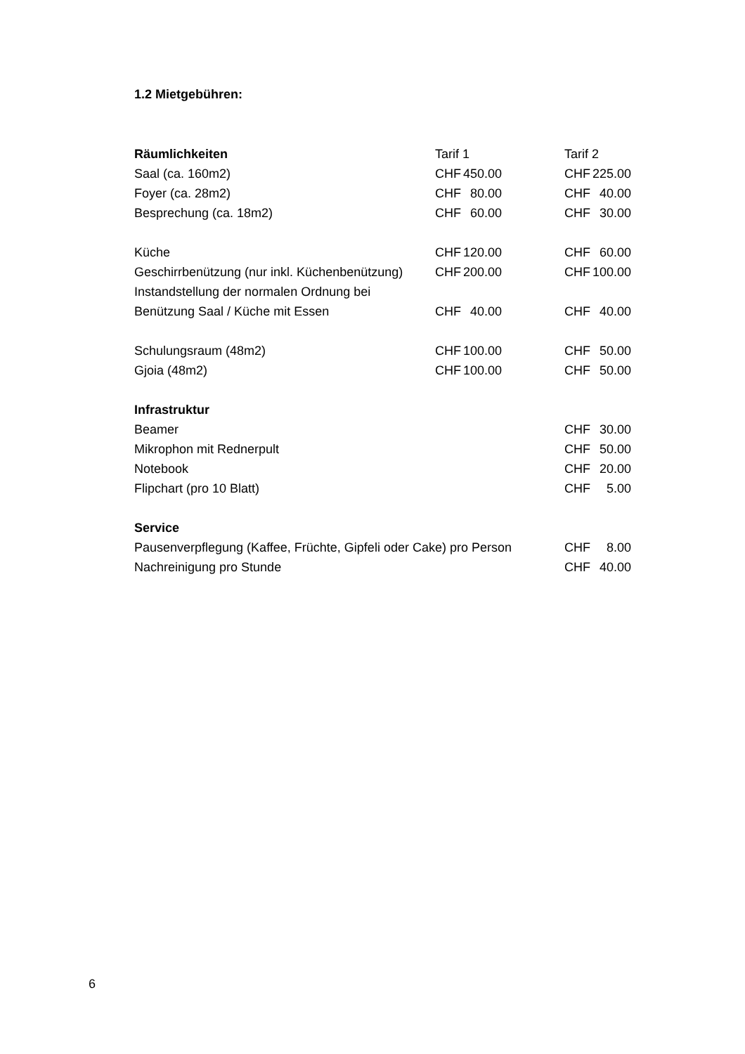1.2 Mietgebühren:
| Räumlichkeiten | Tarif 1 | | Tarif 2 | |
| --- | --- | --- | --- | --- |
| Saal (ca. 160m2) | CHF | 450.00 | CHF | 225.00 |
| Foyer (ca. 28m2) | CHF | 80.00 | CHF | 40.00 |
| Besprechung (ca. 18m2) | CHF | 60.00 | CHF | 30.00 |
| Küche | CHF | 120.00 | CHF | 60.00 |
| Geschirrbenützung (nur inkl. Küchenbenützung) | CHF | 200.00 | CHF | 100.00 |
| Instandstellung der normalen Ordnung bei | | | | |
| Benützung Saal / Küche mit Essen | CHF | 40.00 | CHF | 40.00 |
| Schulungsraum (48m2) | CHF | 100.00 | CHF | 50.00 |
| Gjoia (48m2) | CHF | 100.00 | CHF | 50.00 |
| Infrastruktur | | | | |
| Beamer | | | CHF | 30.00 |
| Mikrophon mit Rednerpult | | | CHF | 50.00 |
| Notebook | | | CHF | 20.00 |
| Flipchart (pro 10 Blatt) | | | CHF | 5.00 |
| Service | | | | |
| Pausenverpflegung (Kaffee, Früchte, Gipfeli oder Cake) pro Person | | | CHF | 8.00 |
| Nachreinigung pro Stunde | | | CHF | 40.00 |
6